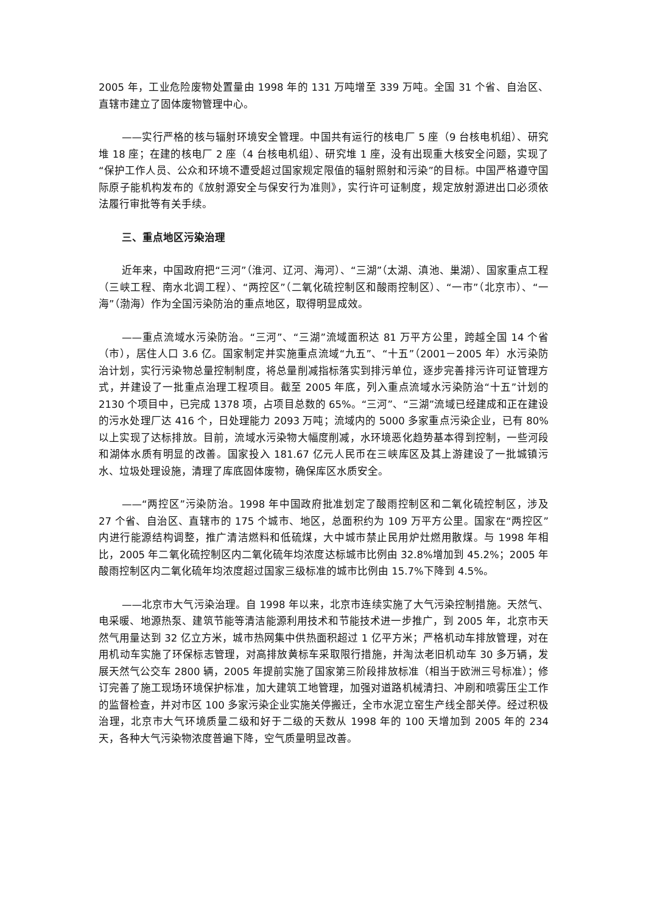2005 年，工业危险废物处置量由 1998 年的 131 万吨增至 339 万吨。全国 31 个省、自治区、直辖市建立了固体废物管理中心。
——实行严格的核与辐射环境安全管理。中国共有运行的核电厂 5 座（9 台核电机组）、研究堆 18 座；在建的核电厂 2 座（4 台核电机组）、研究堆 1 座，没有出现重大核安全问题，实现了“保护工作人员、公众和环境不遭受超过国家规定限值的辐射照射和污染”的目标。中国严格遵守国际原子能机构发布的《放射源安全与保安行为准则》，实行许可证制度，规定放射源进出口必须依法履行审批等有关手续。
三、重点地区污染治理
近年来，中国政府把“三河”（淮河、辽河、海河）、“三湖”（太湖、滇池、巢湖）、国家重点工程（三峡工程、南水北调工程）、“两控区”（二氧化硫控制区和酸雨控制区）、“一市”（北京市）、“一海”（渤海）作为全国污染防治的重点地区，取得明显成效。
——重点流域水污染防治。“三河”、“三湖”流域面积达 81 万平方公里，跨越全国 14 个省（市），居住人口 3.6 亿。国家制定并实施重点流域“九五”、“十五”（2001－2005 年）水污染防治计划，实行污染物总量控制制度，将总量削减指标落实到排污单位，逐步完善排污许可证管理方式，并建设了一批重点治理工程项目。截至 2005 年底，列入重点流域水污染防治“十五”计划的 2130 个项目中，已完成 1378 项，占项目总数的 65%。“三河”、“三湖”流域已经建成和正在建设的污水处理厂达 416 个，日处理能力 2093 万吨；流域内的 5000 多家重点污染企业，已有 80%以上实现了达标排放。目前，流域水污染物大幅度削减，水环境恶化趋势基本得到控制，一些河段和湖体水质有明显的改善。国家投入 181.67 亿元人民币在三峡库区及其上游建设了一批城镇污水、垃圾处理设施，清理了库底固体废物，确保库区水质安全。
——“两控区”污染防治。1998 年中国政府批准划定了酸雨控制区和二氧化硫控制区，涉及 27 个省、自治区、直辖市的 175 个城市、地区，总面积约为 109 万平方公里。国家在“两控区”内进行能源结构调整，推广清洁燃料和低硫煤，大中城市禁止民用炉灶燃用散煤。与 1998 年相比，2005 年二氧化硫控制区内二氧化硫年均浓度达标城市比例由 32.8%增加到 45.2%；2005 年酸雨控制区内二氧化硫年均浓度超过国家三级标准的城市比例由 15.7%下降到 4.5%。
——北京市大气污染治理。自 1998 年以来，北京市连续实施了大气污染控制措施。天然气、电采暖、地源热泵、建筑节能等清洁能源利用技术和节能技术进一步推广，到 2005 年，北京市天然气用量达到 32 亿立方米，城市热网集中供热面积超过 1 亿平方米；严格机动车排放管理，对在用机动车实施了环保标志管理，对高排放黄标车采取限行措施，并淘汰老旧机动车 30 多万辆，发展天然气公交车 2800 辆，2005 年提前实施了国家第三阶段排放标准（相当于欧洲三号标准）；修订完善了施工现场环境保护标准，加大建筑工地管理，加强对道路机械清扫、冲刷和喷雾压尘工作的监督检查，并对市区 100 多家污染企业实施关停搬迁，全市水泥立窑生产线全部关停。经过积极治理，北京市大气环境质量二级和好于二级的天数从 1998 年的 100 天增加到 2005 年的 234 天，各种大气污染物浓度普遍下降，空气质量明显改善。